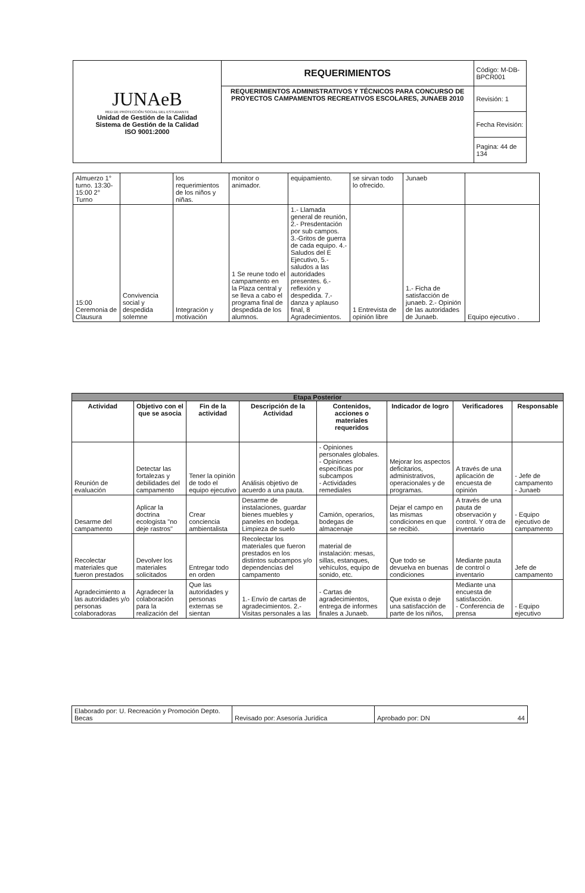| JUNAeB RED DE PROTECCIÓN SOCIAL DEL ESTUDIANTE Unidad de Gestión de la Calidad Sistema de Gestión de la Calidad ISO 9001:2000 | REQUERIMIENTOS | Código: M-DB-BPCR001 |
| | REQUERIMIENTOS ADMINISTRATIVOS Y TÉCNICOS PARA CONCURSO DE PROYECTOS CAMPAMENTOS RECREATIVOS ESCOLARES, JUNAEB 2010 | Revisión: 1 |
| | | Fecha Revisión: |
| | | Pagina: 44 de 134 |
| Almuerzo 1° turno. 13:30-15:00 2° Turno | | los requerimientos de los niños y niñas. | monitor o animador. | equipamiento. | se sirvan todo lo ofrecido. | Junaeb | |
| 15:00 Ceremonia de Clausura | Convivencia social y despedida solemne | Integración y motivación | 1 Se reune todo el campamento en la Plaza central y se lleva a cabo el programa final de despedida de los alumnos. | 1.- Llamada general de reunión, 2.- Presdentación por sub campos. 3.-Gritos de guerra de cada equipo. 4.- Saludos del E Ejecutivo, 5.- saludos a las autoridades presentes. 6.- reflexión y despedida. 7.- danza y aplauso final, 8 Agradecimientos. | 1 Entrevista de opinión libre | 1.- Ficha de satisfacción de junaeb. 2.- Opinión de las autoridades de Junaeb. | Equipo ejecutivo . |
| Etapa Posterior | | | | | | | |
| Actividad | Objetivo con el que se asocia | Fin de la actividad | Descripción de la Actividad | Contenidos, acciones o materiales requeridos | Indicador de logro | Verificadores | Responsable |
| Reunión de evaluación | Detectar las fortalezas y debilidades del campamento | Tener la opinión de todo el equipo ejecutivo | Análisis objetivo de acuerdo a una pauta. | - Opiniones personales globales. - Opiniones específicas por subcampos - Actividades remediales | Mejorar los aspectos deficitarios, administrativos, operacionales y de programas. | A través de una aplicación de encuesta de opinión | - Jefe de campamento - Junaeb |
| Desarme del campamento | Aplicar la doctrina ecologista "no deje rastros" | Crear conciencia ambientalista | Desarme de instalaciones, guardar bienes muebles y paneles en bodega. Limpieza de suelo | Camión, operarios, bodegas de almacenaje | Dejar el campo en las mismas condiciones en que se recibió. | A través de una pauta de observación y control. Y otra de inventario | - Equipo ejecutivo de campamento |
| Recolectar materiales que fueron prestados | Devolver los materiales solicitados | Entregar todo en orden | Recolectar los materiales que fueron prestados en los distintos subcampos y/o dependencias del campamento | material de instalación: mesas, sillas, estanques, vehículos, equipo de sonido, etc. | Que todo se devuelva en buenas condiciones | Mediante pauta de control o inventario | Jefe de campamento |
| Agradecimiento a las autoridades y/o personas colaboradoras | Agradecer la colaboración para la realización del | Que las autoridades y personas externas se sientan | 1.- Envío de cartas de agradecimientos. 2.- Visitas personales a las | - Cartas de agradecimientos, entrega de informes finales a Junaeb. | Que exista o deje una satisfacción de parte de los niños, | Mediante una encuesta de satisfacción. - Conferencia de prensa | - Equipo ejecutivo |
| Elaborado por: U. Recreación y Promoción Depto. Becas | Revisado por: Asesoría Jurídica | Aprobado por: DN 44 |